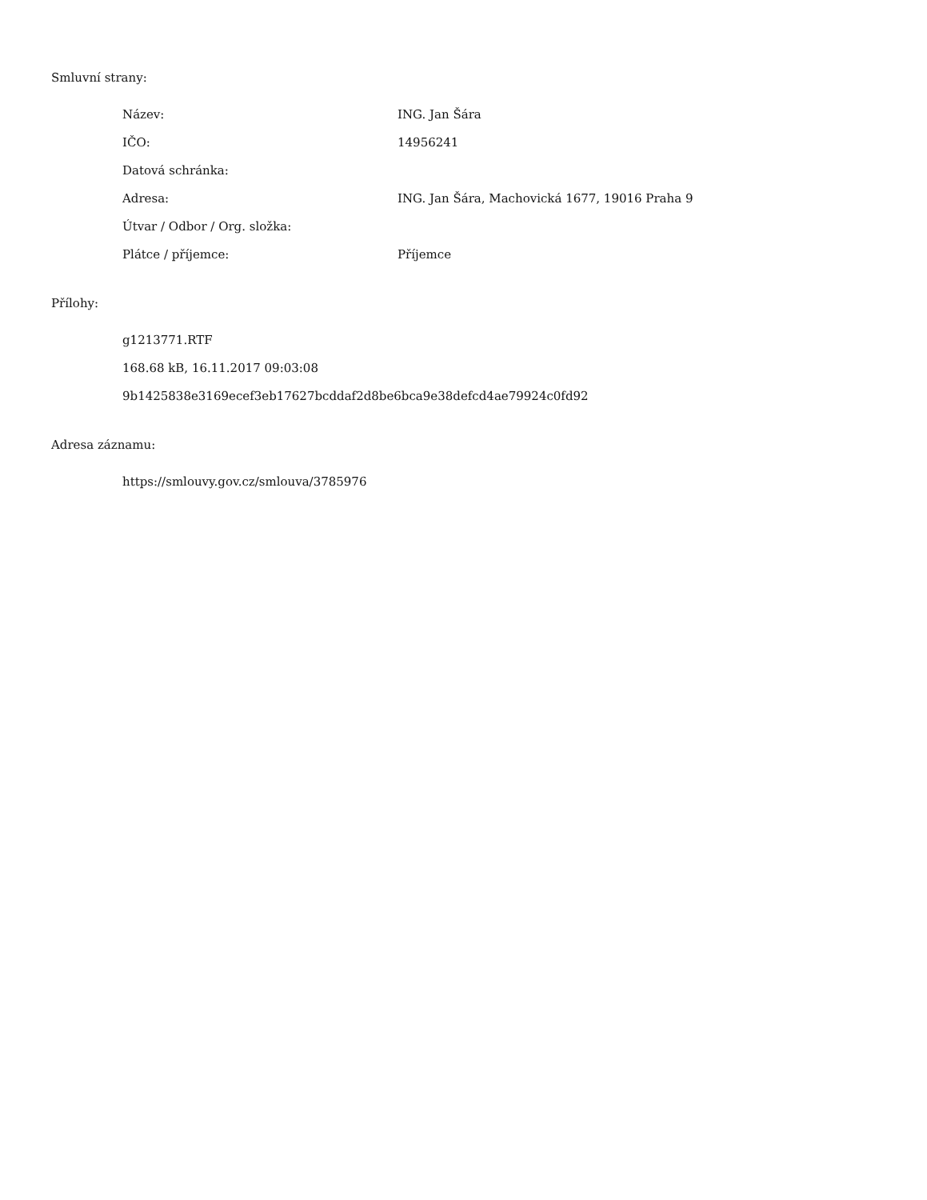Smluvní strany:
| Název: | ING. Jan Šára |
| IČO: | 14956241 |
| Datová schránka: | |
| Adresa: | ING. Jan Šára, Machovická 1677, 19016 Praha 9 |
| Útvar / Odbor / Org. složka: | |
| Plátce / příjemce: | Příjemce |
Přílohy:
g1213771.RTF
168.68 kB, 16.11.2017 09:03:08
9b1425838e3169ecef3eb17627bcddaf2d8be6bca9e38defcd4ae79924c0fd92
Adresa záznamu:
https://smlouvy.gov.cz/smlouva/3785976